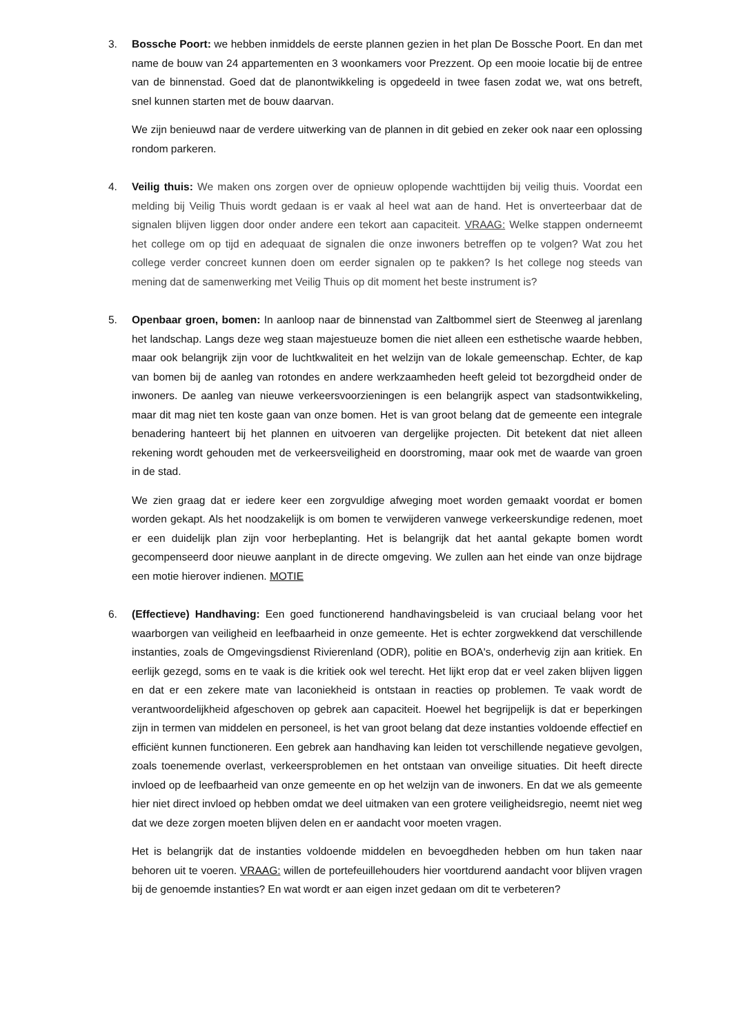3. Bossche Poort: we hebben inmiddels de eerste plannen gezien in het plan De Bossche Poort. En dan met name de bouw van 24 appartementen en 3 woonkamers voor Prezzent. Op een mooie locatie bij de entree van de binnenstad. Goed dat de planontwikkeling is opgedeeld in twee fasen zodat we, wat ons betreft, snel kunnen starten met de bouw daarvan.
We zijn benieuwd naar de verdere uitwerking van de plannen in dit gebied en zeker ook naar een oplossing rondom parkeren.
4. Veilig thuis: We maken ons zorgen over de opnieuw oplopende wachttijden bij veilig thuis. Voordat een melding bij Veilig Thuis wordt gedaan is er vaak al heel wat aan de hand. Het is onverteerbaar dat de signalen blijven liggen door onder andere een tekort aan capaciteit. VRAAG: Welke stappen onderneemt het college om op tijd en adequaat de signalen die onze inwoners betreffen op te volgen? Wat zou het college verder concreet kunnen doen om eerder signalen op te pakken? Is het college nog steeds van mening dat de samenwerking met Veilig Thuis op dit moment het beste instrument is?
5. Openbaar groen, bomen: In aanloop naar de binnenstad van Zaltbommel siert de Steenweg al jarenlang het landschap. Langs deze weg staan majestueuze bomen die niet alleen een esthetische waarde hebben, maar ook belangrijk zijn voor de luchtkwaliteit en het welzijn van de lokale gemeenschap. Echter, de kap van bomen bij de aanleg van rotondes en andere werkzaamheden heeft geleid tot bezorgdheid onder de inwoners. De aanleg van nieuwe verkeersvoorzieningen is een belangrijk aspect van stadsontwikkeling, maar dit mag niet ten koste gaan van onze bomen. Het is van groot belang dat de gemeente een integrale benadering hanteert bij het plannen en uitvoeren van dergelijke projecten. Dit betekent dat niet alleen rekening wordt gehouden met de verkeersveiligheid en doorstroming, maar ook met de waarde van groen in de stad.
We zien graag dat er iedere keer een zorgvuldige afweging moet worden gemaakt voordat er bomen worden gekapt. Als het noodzakelijk is om bomen te verwijderen vanwege verkeerskundige redenen, moet er een duidelijk plan zijn voor herbeplanting. Het is belangrijk dat het aantal gekapte bomen wordt gecompenseerd door nieuwe aanplant in de directe omgeving. We zullen aan het einde van onze bijdrage een motie hierover indienen. MOTIE
6. (Effectieve) Handhaving: Een goed functionerend handhavingsbeleid is van cruciaal belang voor het waarborgen van veiligheid en leefbaarheid in onze gemeente. Het is echter zorgwekkend dat verschillende instanties, zoals de Omgevingsdienst Rivierenland (ODR), politie en BOA's, onderhevig zijn aan kritiek. En eerlijk gezegd, soms en te vaak is die kritiek ook wel terecht. Het lijkt erop dat er veel zaken blijven liggen en dat er een zekere mate van laconiekheid is ontstaan in reacties op problemen. Te vaak wordt de verantwoordelijkheid afgeschoven op gebrek aan capaciteit. Hoewel het begrijpelijk is dat er beperkingen zijn in termen van middelen en personeel, is het van groot belang dat deze instanties voldoende effectief en efficiënt kunnen functioneren. Een gebrek aan handhaving kan leiden tot verschillende negatieve gevolgen, zoals toenemende overlast, verkeersproblemen en het ontstaan van onveilige situaties. Dit heeft directe invloed op de leefbaarheid van onze gemeente en op het welzijn van de inwoners. En dat we als gemeente hier niet direct invloed op hebben omdat we deel uitmaken van een grotere veiligheidsregio, neemt niet weg dat we deze zorgen moeten blijven delen en er aandacht voor moeten vragen.
Het is belangrijk dat de instanties voldoende middelen en bevoegdheden hebben om hun taken naar behoren uit te voeren. VRAAG: willen de portefeuillehouders hier voortdurend aandacht voor blijven vragen bij de genoemde instanties? En wat wordt er aan eigen inzet gedaan om dit te verbeteren?